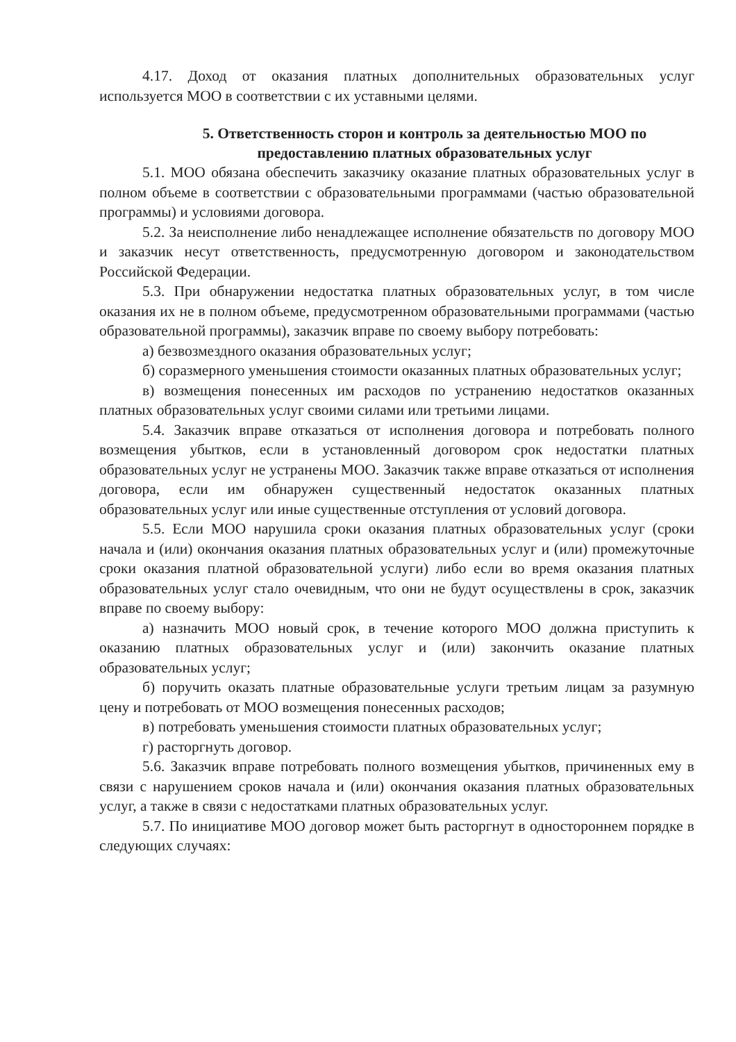4.17. Доход от оказания платных дополнительных образовательных услуг используется МОО в соответствии с их уставными целями.
5. Ответственность сторон и контроль за деятельностью МОО по предоставлению платных образовательных услуг
5.1. МОО обязана обеспечить заказчику оказание платных образовательных услуг в полном объеме в соответствии с образовательными программами (частью образовательной программы) и условиями договора.
5.2. За неисполнение либо ненадлежащее исполнение обязательств по договору МОО и заказчик несут ответственность, предусмотренную договором и законодательством Российской Федерации.
5.3. При обнаружении недостатка платных образовательных услуг, в том числе оказания их не в полном объеме, предусмотренном образовательными программами (частью образовательной программы), заказчик вправе по своему выбору потребовать:
а) безвозмездного оказания образовательных услуг;
б) соразмерного уменьшения стоимости оказанных платных образовательных услуг;
в) возмещения понесенных им расходов по устранению недостатков оказанных платных образовательных услуг своими силами или третьими лицами.
5.4. Заказчик вправе отказаться от исполнения договора и потребовать полного возмещения убытков, если в установленный договором срок недостатки платных образовательных услуг не устранены МОО. Заказчик также вправе отказаться от исполнения договора, если им обнаружен существенный недостаток оказанных платных образовательных услуг или иные существенные отступления от условий договора.
5.5. Если МОО нарушила сроки оказания платных образовательных услуг (сроки начала и (или) окончания оказания платных образовательных услуг и (или) промежуточные сроки оказания платной образовательной услуги) либо если во время оказания платных образовательных услуг стало очевидным, что они не будут осуществлены в срок, заказчик вправе по своему выбору:
а) назначить МОО новый срок, в течение которого МОО должна приступить к оказанию платных образовательных услуг и (или) закончить оказание платных образовательных услуг;
б) поручить оказать платные образовательные услуги третьим лицам за разумную цену и потребовать от МОО возмещения понесенных расходов;
в) потребовать уменьшения стоимости платных образовательных услуг;
г) расторгнуть договор.
5.6. Заказчик вправе потребовать полного возмещения убытков, причиненных ему в связи с нарушением сроков начала и (или) окончания оказания платных образовательных услуг, а также в связи с недостатками платных образовательных услуг.
5.7. По инициативе МОО договор может быть расторгнут в одностороннем порядке в следующих случаях: